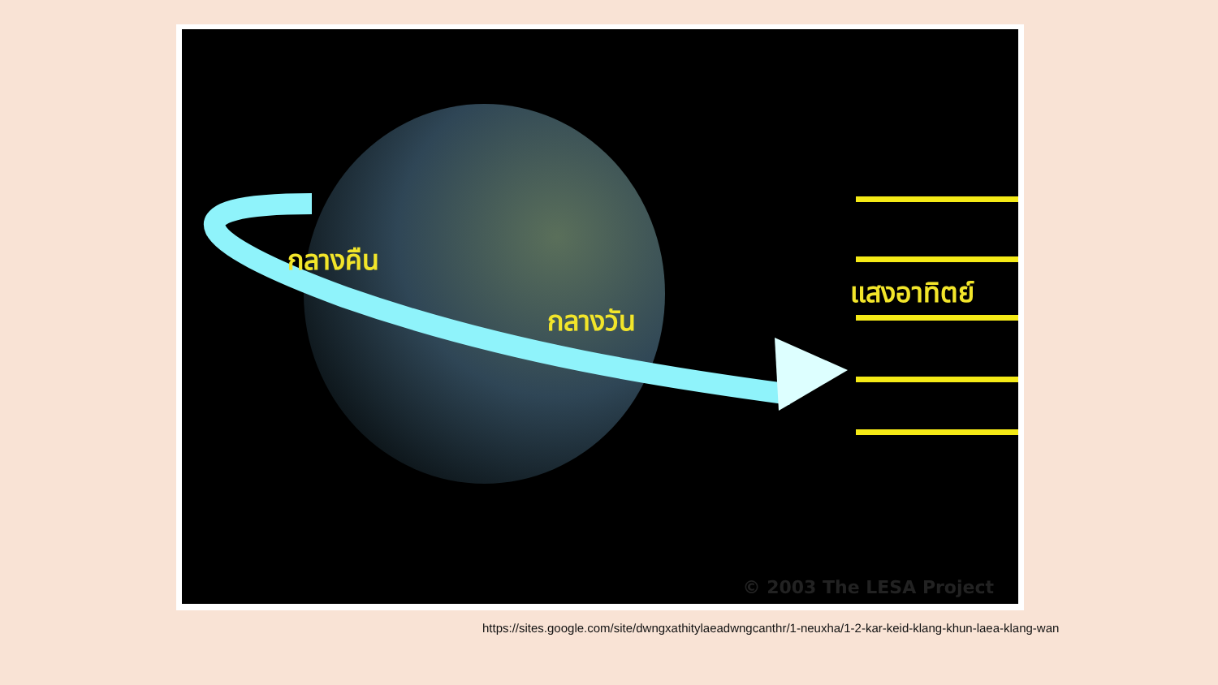กลางคืน
กลางวัน
แสงอาทิตย์
© 2003 The LESA Project
https://sites.google.com/site/dwngxathitylaeadwngcanthr/1-neuxha/1-2-kar-keid-klang-khun-laea-klang-wan